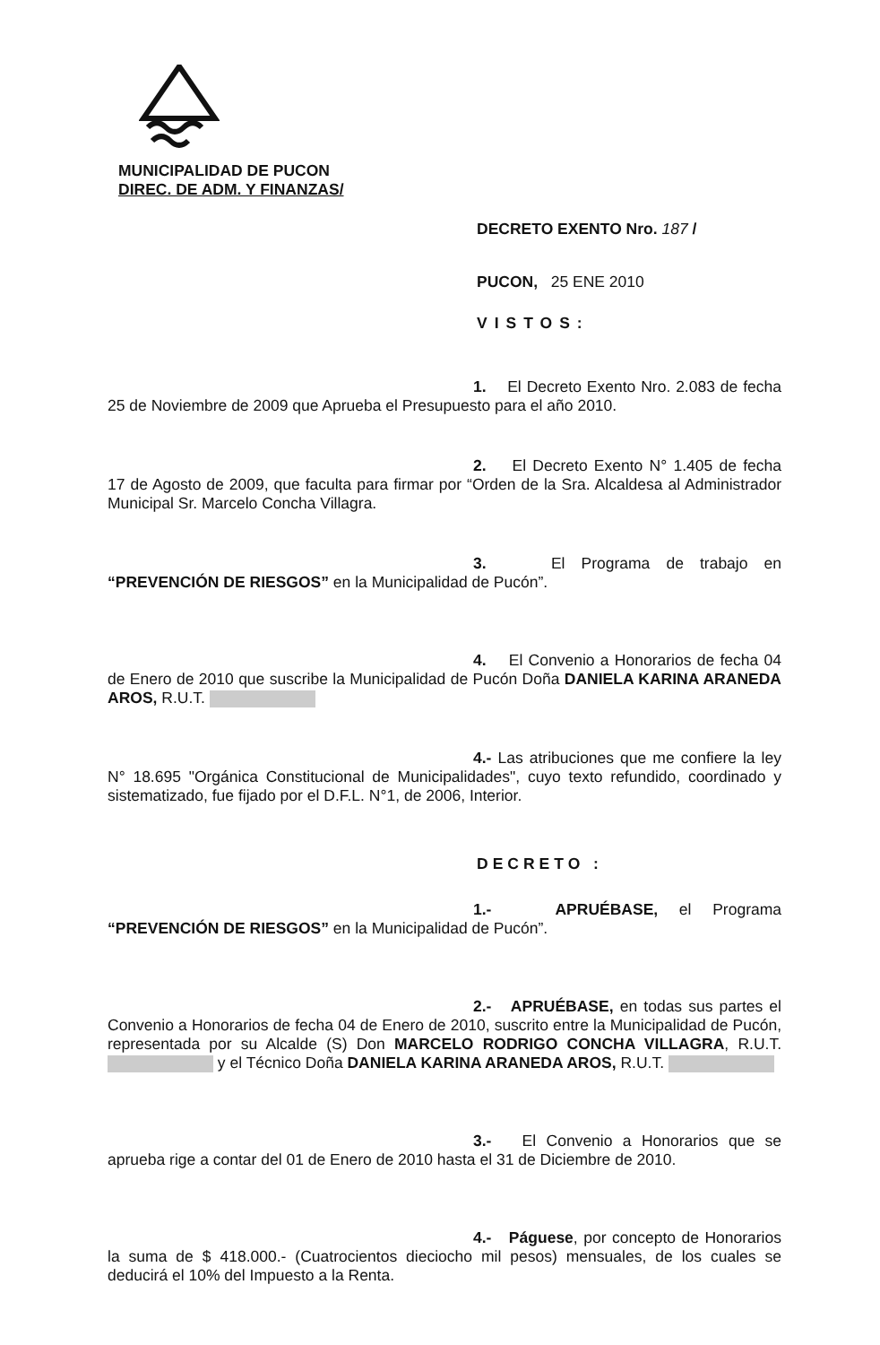MUNICIPALIDAD DE PUCON
DIREC. DE ADM. Y FINANZAS/
DECRETO EXENTO Nro. 187 /
PUCON, 25 ENE 2010
VISTOS:
1. El Decreto Exento Nro. 2.083 de fecha 25 de Noviembre de 2009 que Aprueba el Presupuesto para el año 2010.
2. El Decreto Exento N° 1.405 de fecha 17 de Agosto de 2009, que faculta para firmar por “Orden de la Sra. Alcaldesa al Administrador Municipal Sr. Marcelo Concha Villagra.
3. El Programa de trabajo en “PREVENCIÓN DE RIESGOS” en la Municipalidad de Pucón”.
4. El Convenio a Honorarios de fecha 04 de Enero de 2010 que suscribe la Municipalidad de Pucón Doña DANIELA KARINA ARANEDA AROS, R.U.T.
4.- Las atribuciones que me confiere la ley N° 18.695 "Orgánica Constitucional de Municipalidades", cuyo texto refundido, coordinado y sistematizado, fue fijado por el D.F.L. N°1, de 2006, Interior.
DECRETO :
1.- APRUÉBASE, el Programa “PREVENCIÓN DE RIESGOS” en la Municipalidad de Pucón”.
2.- APRUÉBASE, en todas sus partes el Convenio a Honorarios de fecha 04 de Enero de 2010, suscrito entre la Municipalidad de Pucón, representada por su Alcalde (S) Don MARCELO RODRIGO CONCHA VILLAGRA, R.U.T. y el Técnico Doña DANIELA KARINA ARANEDA AROS, R.U.T.
3.- El Convenio a Honorarios que se aprueba rige a contar del 01 de Enero de 2010 hasta el 31 de Diciembre de 2010.
4.- Páguese, por concepto de Honorarios la suma de $ 418.000.- (Cuatrocientos dieciocho mil pesos) mensuales, de los cuales se deducirá el 10% del Impuesto a la Renta.